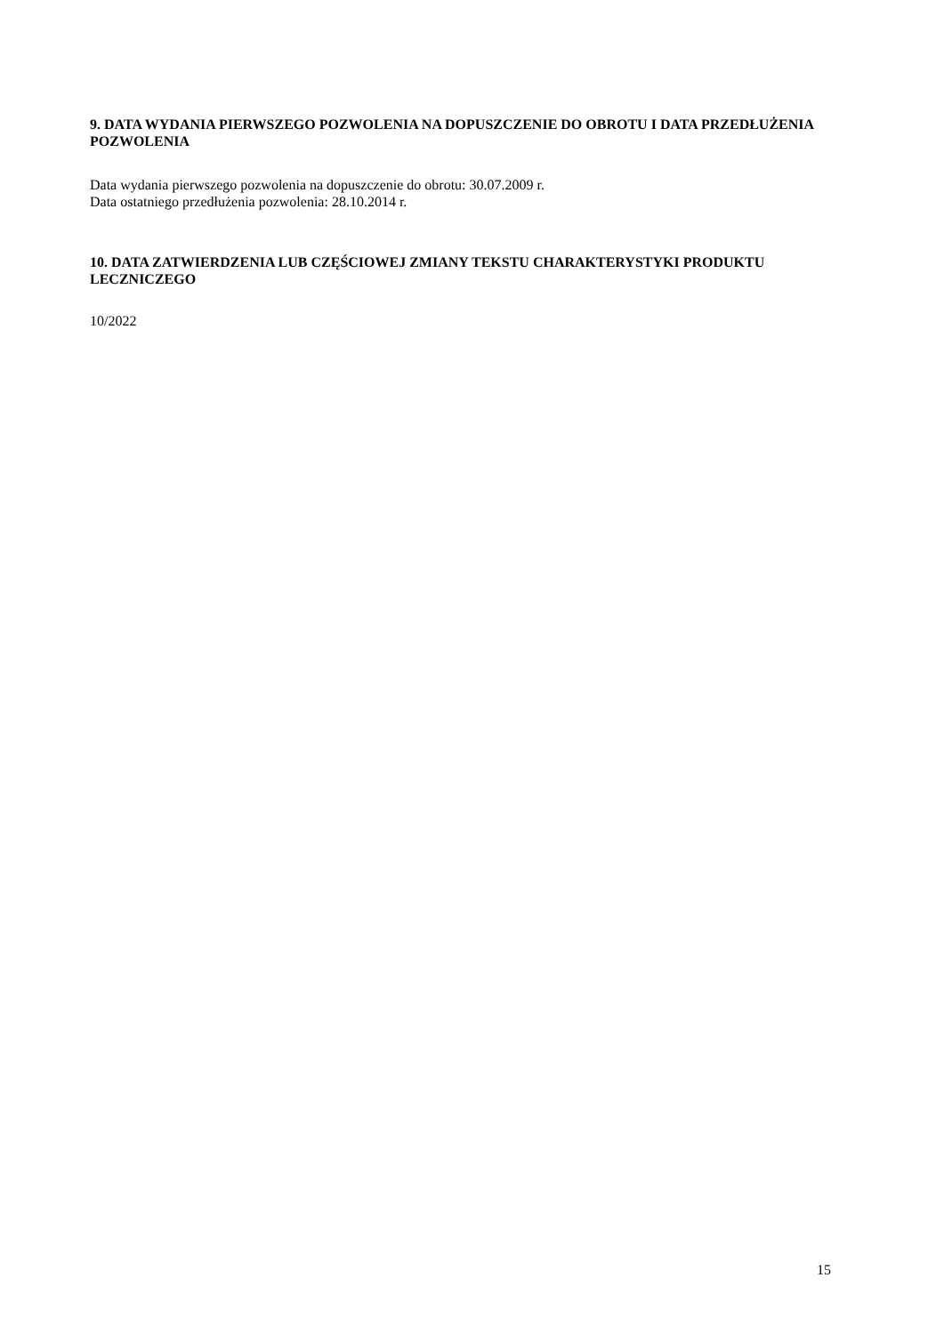9. DATA WYDANIA PIERWSZEGO POZWOLENIA NA DOPUSZCZENIE DO OBROTU I DATA PRZEDŁUŻENIA POZWOLENIA
Data wydania pierwszego pozwolenia na dopuszczenie do obrotu: 30.07.2009 r.
Data ostatniego przedłużenia pozwolenia: 28.10.2014 r.
10. DATA ZATWIERDZENIA LUB CZĘŚCIOWEJ ZMIANY TEKSTU CHARAKTERYSTYKI PRODUKTU LECZNICZEGO
10/2022
15